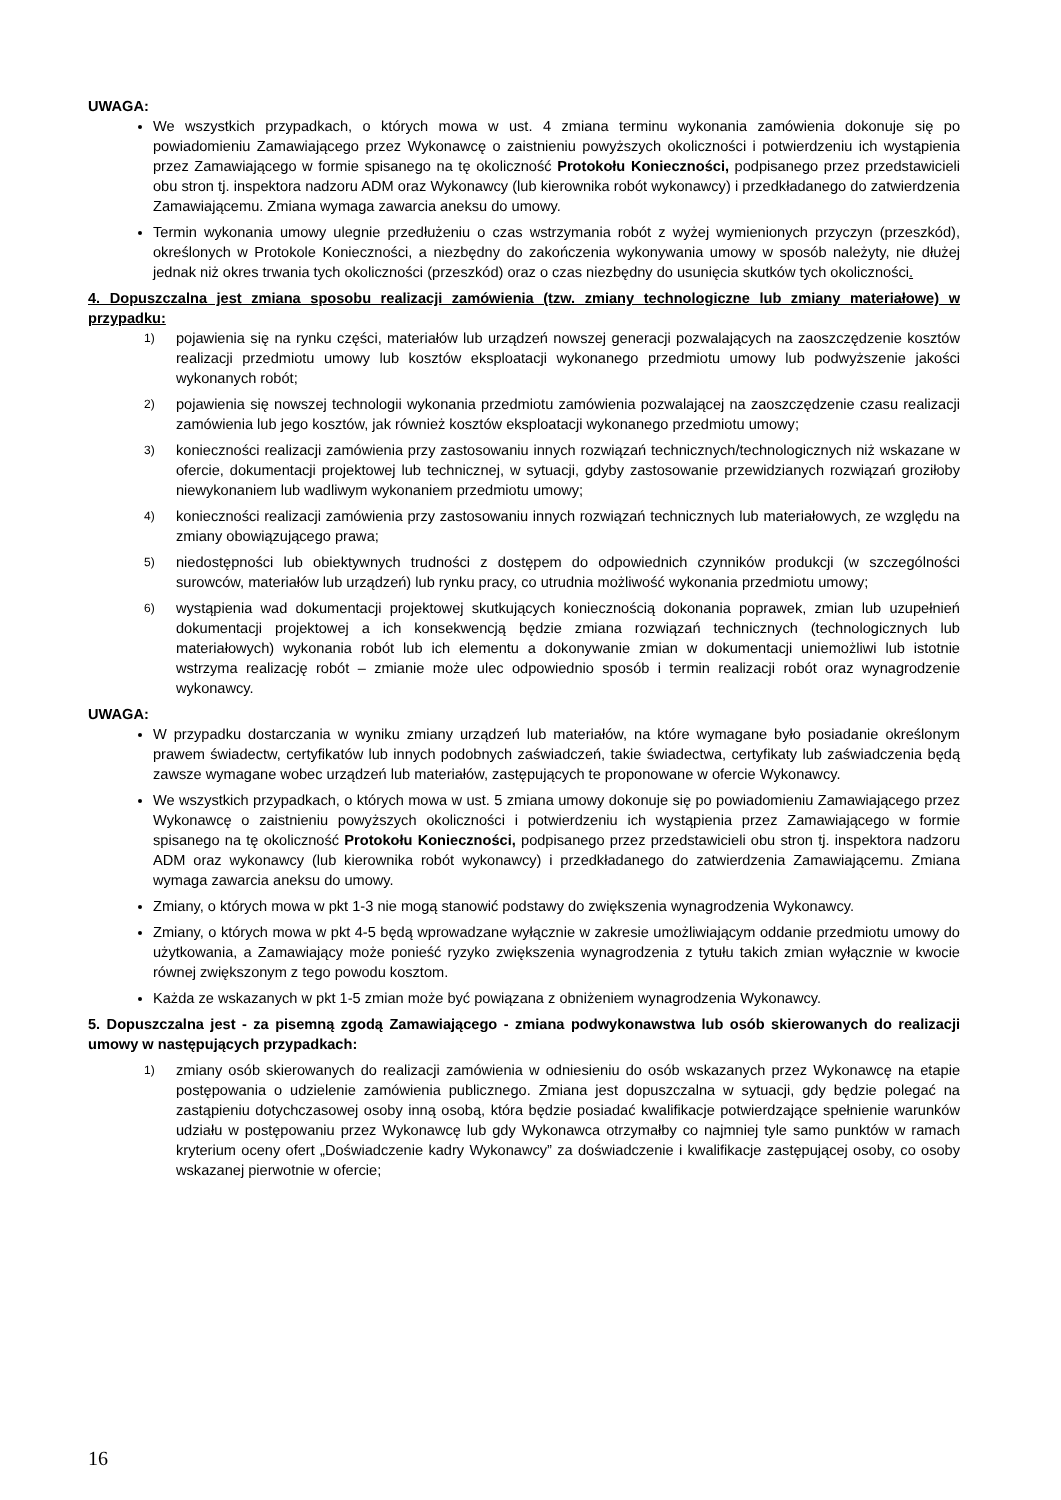UWAGA:
We wszystkich przypadkach, o których mowa w ust. 4 zmiana terminu wykonania zamówienia dokonuje się po powiadomieniu Zamawiającego przez Wykonawcę o zaistnieniu powyższych okoliczności i potwierdzeniu ich wystąpienia przez Zamawiającego w formie spisanego na tę okoliczność Protokołu Konieczności, podpisanego przez przedstawicieli obu stron tj. inspektora nadzoru ADM oraz Wykonawcy (lub kierownika robót wykonawcy) i przedkładanego do zatwierdzenia Zamawiającemu. Zmiana wymaga zawarcia aneksu do umowy.
Termin wykonania umowy ulegnie przedłużeniu o czas wstrzymania robót z wyżej wymienionych przyczyn (przeszkód), określonych w Protokole Konieczności, a niezbędny do zakończenia wykonywania umowy w sposób należyty, nie dłużej jednak niż okres trwania tych okoliczności (przeszkód) oraz o czas niezbędny do usunięcia skutków tych okoliczności.
4. Dopuszczalna jest zmiana sposobu realizacji zamówienia (tzw. zmiany technologiczne lub zmiany materiałowe) w przypadku:
1) pojawienia się na rynku części, materiałów lub urządzeń nowszej generacji pozwalających na zaoszczędzenie kosztów realizacji przedmiotu umowy lub kosztów eksploatacji wykonanego przedmiotu umowy lub podwyższenie jakości wykonanych robót;
2) pojawienia się nowszej technologii wykonania przedmiotu zamówienia pozwalającej na zaoszczędzenie czasu realizacji zamówienia lub jego kosztów, jak również kosztów eksploatacji wykonanego przedmiotu umowy;
3) konieczności realizacji zamówienia przy zastosowaniu innych rozwiązań technicznych/technologicznych niż wskazane w ofercie, dokumentacji projektowej lub technicznej, w sytuacji, gdyby zastosowanie przewidzianych rozwiązań groziłoby niewykonaniem lub wadliwym wykonaniem przedmiotu umowy;
4) konieczności realizacji zamówienia przy zastosowaniu innych rozwiązań technicznych lub materiałowych, ze względu na zmiany obowiązującego prawa;
5) niedostępności lub obiektywnych trudności z dostępem do odpowiednich czynników produkcji (w szczególności surowców, materiałów lub urządzeń) lub rynku pracy, co utrudnia możliwość wykonania przedmiotu umowy;
6) wystąpienia wad dokumentacji projektowej skutkujących koniecznością dokonania poprawek, zmian lub uzupełnień dokumentacji projektowej a ich konsekwencją będzie zmiana rozwiązań technicznych (technologicznych lub materiałowych) wykonania robót lub ich elementu a dokonywanie zmian w dokumentacji uniemożliwi lub istotnie wstrzyma realizację robót – zmianie może ulec odpowiednio sposób i termin realizacji robót oraz wynagrodzenie wykonawcy.
UWAGA:
W przypadku dostarczania w wyniku zmiany urządzeń lub materiałów, na które wymagane było posiadanie określonym prawem świadectw, certyfikatów lub innych podobnych zaświadczeń, takie świadectwa, certyfikaty lub zaświadczenia będą zawsze wymagane wobec urządzeń lub materiałów, zastępujących te proponowane w ofercie Wykonawcy.
We wszystkich przypadkach, o których mowa w ust. 5 zmiana umowy dokonuje się po powiadomieniu Zamawiającego przez Wykonawcę o zaistnieniu powyższych okoliczności i potwierdzeniu ich wystąpienia przez Zamawiającego w formie spisanego na tę okoliczność Protokołu Konieczności, podpisanego przez przedstawicieli obu stron tj. inspektora nadzoru ADM oraz wykonawcy (lub kierownika robót wykonawcy) i przedkładanego do zatwierdzenia Zamawiającemu. Zmiana wymaga zawarcia aneksu do umowy.
Zmiany, o których mowa w pkt 1-3 nie mogą stanowić podstawy do zwiększenia wynagrodzenia Wykonawcy.
Zmiany, o których mowa w pkt 4-5 będą wprowadzane wyłącznie w zakresie umożliwiającym oddanie przedmiotu umowy do użytkowania, a Zamawiający może ponieść ryzyko zwiększenia wynagrodzenia z tytułu takich zmian wyłącznie w kwocie równej zwiększonym z tego powodu kosztom.
Każda ze wskazanych w pkt 1-5 zmian może być powiązana z obniżeniem wynagrodzenia Wykonawcy.
5. Dopuszczalna jest - za pisemną zgodą Zamawiającego - zmiana podwykonawstwa lub osób skierowanych do realizacji umowy w następujących przypadkach:
1) zmiany osób skierowanych do realizacji zamówienia w odniesieniu do osób wskazanych przez Wykonawcę na etapie postępowania o udzielenie zamówienia publicznego. Zmiana jest dopuszczalna w sytuacji, gdy będzie polegać na zastąpieniu dotychczasowej osoby inną osobą, która będzie posiadać kwalifikacje potwierdzające spełnienie warunków udziału w postępowaniu przez Wykonawcę lub gdy Wykonawca otrzymałby co najmniej tyle samo punktów w ramach kryterium oceny ofert „Doświadczenie kadry Wykonawcy” za doświadczenie i kwalifikacje zastępującej osoby, co osoby wskazanej pierwotnie w ofercie;
16